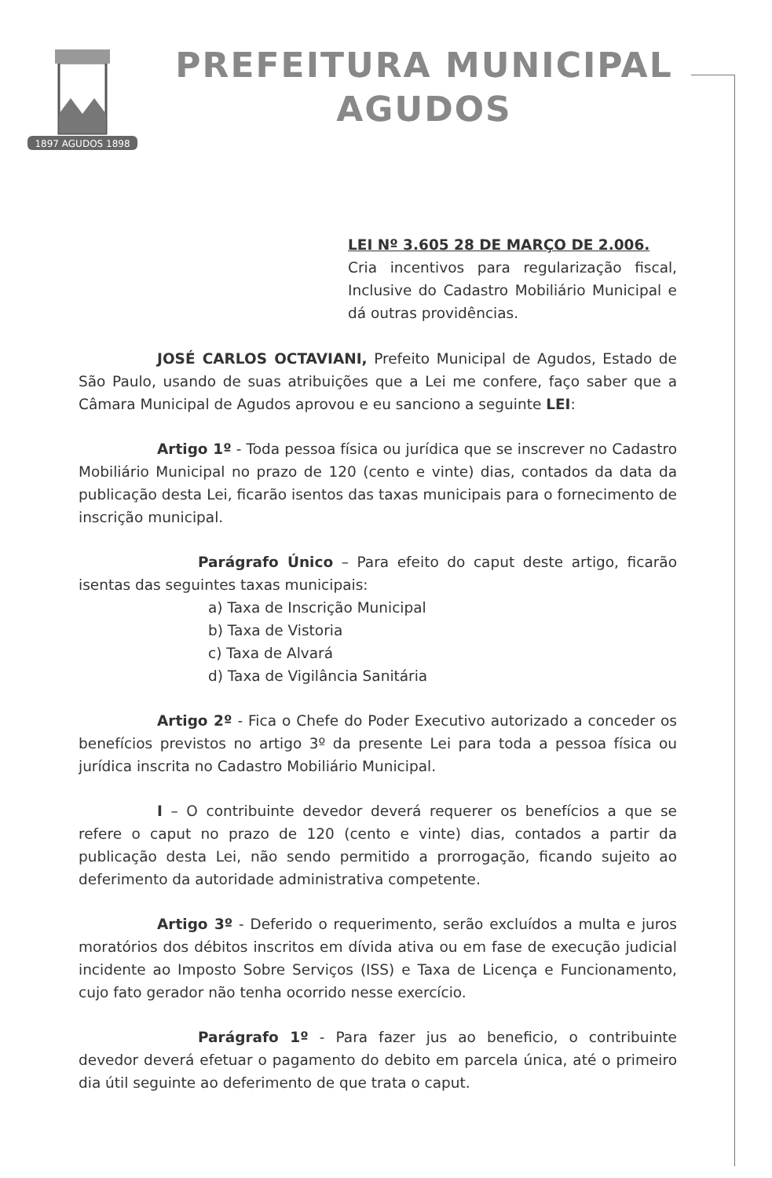1897 AGUDOS 1898
PREFEITURA MUNICIPAL
AGUDOS
LEI Nº 3.605 28 DE MARÇO DE 2.006.
Cria incentivos para regularização fiscal, Inclusive do Cadastro Mobiliário Municipal e dá outras providências.
JOSÉ CARLOS OCTAVIANI, Prefeito Municipal de Agudos, Estado de São Paulo, usando de suas atribuições que a Lei me confere, faço saber que a Câmara Municipal de Agudos aprovou e eu sanciono a seguinte LEI:
Artigo 1º - Toda pessoa física ou jurídica que se inscrever no Cadastro Mobiliário Municipal no prazo de 120 (cento e vinte) dias, contados da data da publicação desta Lei, ficarão isentos das taxas municipais para o fornecimento de inscrição municipal.
Parágrafo Único – Para efeito do caput deste artigo, ficarão isentas das seguintes taxas municipais:
a) Taxa de Inscrição Municipal
b) Taxa de Vistoria
c) Taxa de Alvará
d) Taxa de Vigilância Sanitária
Artigo 2º - Fica o Chefe do Poder Executivo autorizado a conceder os benefícios previstos no artigo 3º da presente Lei para toda a pessoa física ou jurídica inscrita no Cadastro Mobiliário Municipal.
I – O contribuinte devedor deverá requerer os benefícios a que se refere o caput no prazo de 120 (cento e vinte) dias, contados a partir da publicação desta Lei, não sendo permitido a prorrogação, ficando sujeito ao deferimento da autoridade administrativa competente.
Artigo 3º - Deferido o requerimento, serão excluídos a multa e juros moratórios dos débitos inscritos em dívida ativa ou em fase de execução judicial incidente ao Imposto Sobre Serviços (ISS) e Taxa de Licença e Funcionamento, cujo fato gerador não tenha ocorrido nesse exercício.
Parágrafo 1º - Para fazer jus ao beneficio, o contribuinte devedor deverá efetuar o pagamento do debito em parcela única, até o primeiro dia útil seguinte ao deferimento de que trata o caput.